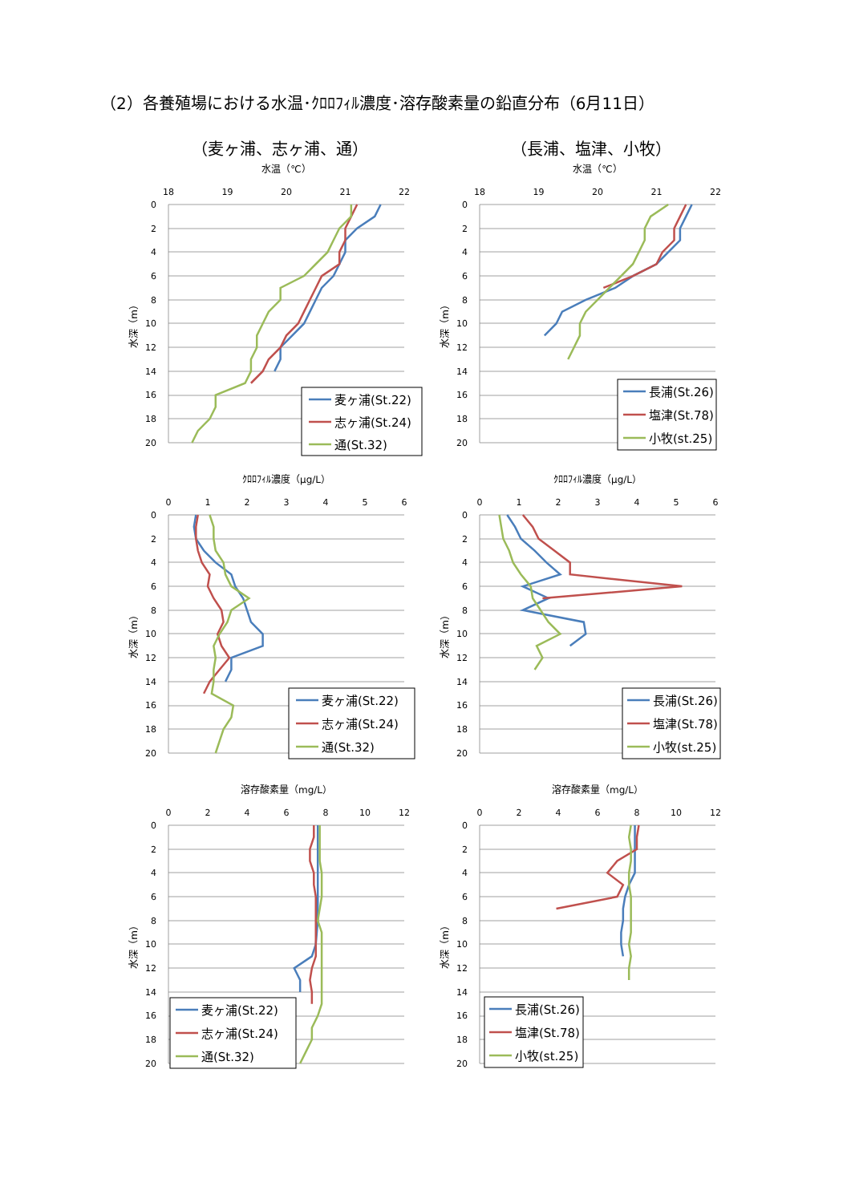（2）各養殖場における水温･ｸﾛﾛﾌｨﾙ濃度･溶存酸素量の鉛直分布（6月11日）
（麦ヶ浦、志ヶ浦、通） （長浦、塩津、小牧）
水温（℃）
18
19
20
21
22
0
2
4
6
8
10
12
14
16
18
20
水深（m）
麦ヶ浦(St.22)
志ヶ浦(St.24)
通(St.32)
水温（℃）
18
19
20
21
22
0
2
4
6
8
10
12
14
16
18
20
水深（m）
長浦(St.26)
塩津(St.78)
小牧(st.25)
ｸﾛﾛﾌｨﾙ濃度（μg/L）
0
1
2
3
4
5
6
0
2
4
6
8
10
12
14
16
18
20
水深（m）
麦ヶ浦(St.22)
志ヶ浦(St.24)
通(St.32)
ｸﾛﾛﾌｨﾙ濃度（μg/L）
0
1
2
3
4
5
6
0
2
4
6
8
10
12
14
16
18
20
水深（m）
長浦(St.26)
塩津(St.78)
小牧(st.25)
溶存酸素量（mg/L）
0
2
4
6
8
10
12
0
2
4
6
8
10
12
14
16
18
20
水深（m）
麦ヶ浦(St.22)
志ヶ浦(St.24)
通(St.32)
溶存酸素量（mg/L）
0
2
4
6
8
10
12
0
2
4
6
8
10
12
14
16
18
20
水深（m）
長浦(St.26)
塩津(St.78)
小牧(st.25)